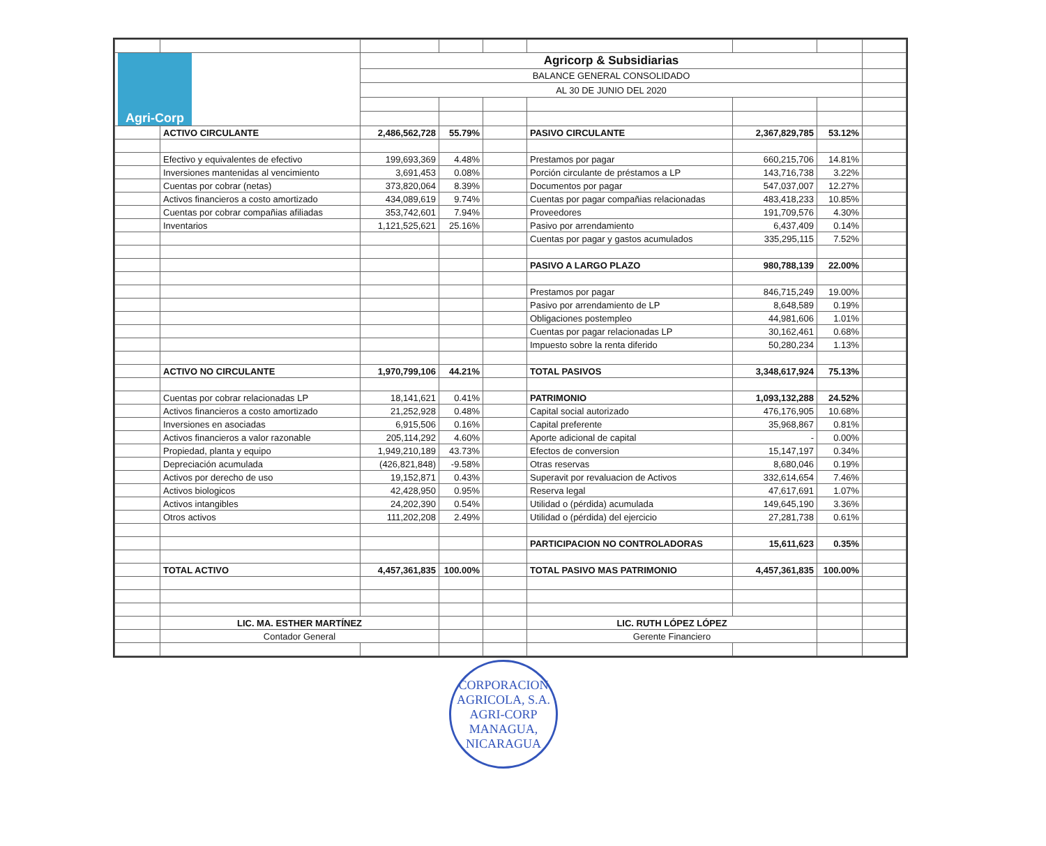| Agri-Corp | | Agricorp & Subsidiarias | | | | | | |
| | | BALANCE GENERAL CONSOLIDADO | | | | | | |
| | | AL 30 DE JUNIO DEL 2020 | | | | | | |
| | ACTIVO CIRCULANTE | 2,486,562,728 | 55.79% | | PASIVO CIRCULANTE | 2,367,829,785 | 53.12% | |
| | Efectivo y equivalentes de efectivo | 199,693,369 | 4.48% | | Prestamos por pagar | 660,215,706 | 14.81% | |
| | Inversiones mantenidas al vencimiento | 3,691,453 | 0.08% | | Porción circulante de préstamos a LP | 143,716,738 | 3.22% | |
| | Cuentas por cobrar (netas) | 373,820,064 | 8.39% | | Documentos por pagar | 547,037,007 | 12.27% | |
| | Activos financieros a costo amortizado | 434,089,619 | 9.74% | | Cuentas por pagar compañias relacionadas | 483,418,233 | 10.85% | |
| | Cuentas por cobrar compañias afiliadas | 353,742,601 | 7.94% | | Proveedores | 191,709,576 | 4.30% | |
| | Inventarios | 1,121,525,621 | 25.16% | | Pasivo por arrendamiento | 6,437,409 | 0.14% | |
| | | | | | Cuentas por pagar y gastos acumulados | 335,295,115 | 7.52% | |
| | | | | | PASIVO A LARGO PLAZO | 980,788,139 | 22.00% | |
| | | | | | Prestamos por pagar | 846,715,249 | 19.00% | |
| | | | | | Pasivo por arrendamiento de LP | 8,648,589 | 0.19% | |
| | | | | | Obligaciones postempleo | 44,981,606 | 1.01% | |
| | | | | | Cuentas por pagar relacionadas LP | 30,162,461 | 0.68% | |
| | | | | | Impuesto sobre la renta diferido | 50,280,234 | 1.13% | |
| | ACTIVO NO CIRCULANTE | 1,970,799,106 | 44.21% | | TOTAL PASIVOS | 3,348,617,924 | 75.13% | |
| | Cuentas por cobrar relacionadas LP | 18,141,621 | 0.41% | | PATRIMONIO | 1,093,132,288 | 24.52% | |
| | Activos financieros a costo amortizado | 21,252,928 | 0.48% | | Capital social autorizado | 476,176,905 | 10.68% | |
| | Inversiones en asociadas | 6,915,506 | 0.16% | | Capital preferente | 35,968,867 | 0.81% | |
| | Activos financieros a valor razonable | 205,114,292 | 4.60% | | Aporte adicional de capital | - | 0.00% | |
| | Propiedad, planta y equipo | 1,949,210,189 | 43.73% | | Efectos de conversion | 15,147,197 | 0.34% | |
| | Depreciación acumulada | (426,821,848) | -9.58% | | Otras reservas | 8,680,046 | 0.19% | |
| | Activos por derecho de uso | 19,152,871 | 0.43% | | Superavit por revaluacion de Activos | 332,614,654 | 7.46% | |
| | Activos biologicos | 42,428,950 | 0.95% | | Reserva legal | 47,617,691 | 1.07% | |
| | Activos intangibles | 24,202,390 | 0.54% | | Utilidad o (pérdida) acumulada | 149,645,190 | 3.36% | |
| | Otros activos | 111,202,208 | 2.49% | | Utilidad o (pérdida) del ejercicio | 27,281,738 | 0.61% | |
| | | | | | PARTICIPACION NO CONTROLADORAS | 15,611,623 | 0.35% | |
| | TOTAL ACTIVO | 4,457,361,835 | 100.00% | | TOTAL PASIVO MAS PATRIMONIO | 4,457,361,835 | 100.00% | |
| | LIC. MA. ESTHER MARTÍNEZ | | | | LIC. RUTH LÓPEZ LÓPEZ | | | |
| | Contador General | | | | Gerente Financiero | | | |
CORPORACION AGRICOLA, S.A.
AGRI-CORP
MANAGUA, NICARAGUA